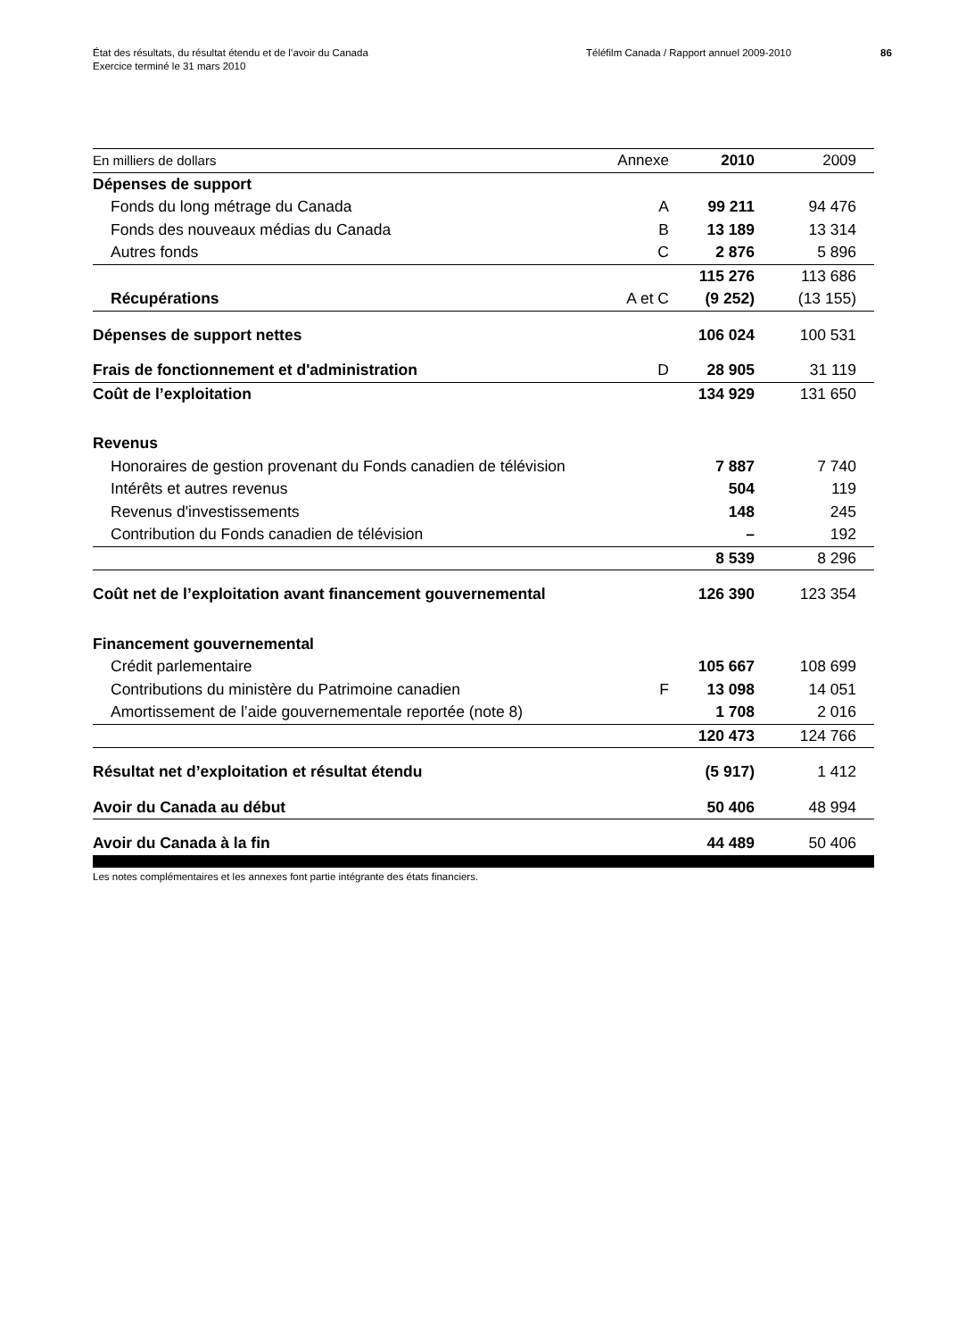État des résultats, du résultat étendu et de l’avoir du Canada
Exercice terminé le 31 mars 2010
Téléfilm Canada / Rapport annuel 2009-2010 86
| En milliers de dollars | Annexe | 2010 | 2009 |
| --- | --- | --- | --- |
| Dépenses de support | | | |
| Fonds du long métrage du Canada | A | 99 211 | 94 476 |
| Fonds des nouveaux médias du Canada | B | 13 189 | 13 314 |
| Autres fonds | C | 2 876 | 5 896 |
| | | 115 276 | 113 686 |
| Récupérations | A et C | (9 252) | (13 155) |
| Dépenses de support nettes | | 106 024 | 100 531 |
| Frais de fonctionnement et d'administration | D | 28 905 | 31 119 |
| Coût de l’exploitation | | 134 929 | 131 650 |
| Revenus | | | |
| Honoraires de gestion provenant du Fonds canadien de télévision | | 7 887 | 7 740 |
| Intérêts et autres revenus | | 504 | 119 |
| Revenus d'investissements | | 148 | 245 |
| Contribution du Fonds canadien de télévision | | – | 192 |
| | | 8 539 | 8 296 |
| Coût net de l’exploitation avant financement gouvernemental | | 126 390 | 123 354 |
| Financement gouvernemental | | | |
| Crédit parlementaire | | 105 667 | 108 699 |
| Contributions du ministère du Patrimoine canadien | F | 13 098 | 14 051 |
| Amortissement de l’aide gouvernementale reportée (note 8) | | 1 708 | 2 016 |
| | | 120 473 | 124 766 |
| Résultat net d’exploitation et résultat étendu | | (5 917) | 1 412 |
| Avoir du Canada au début | | 50 406 | 48 994 |
| Avoir du Canada à la fin | | 44 489 | 50 406 |
Les notes complémentaires et les annexes font partie intégrante des états financiers.